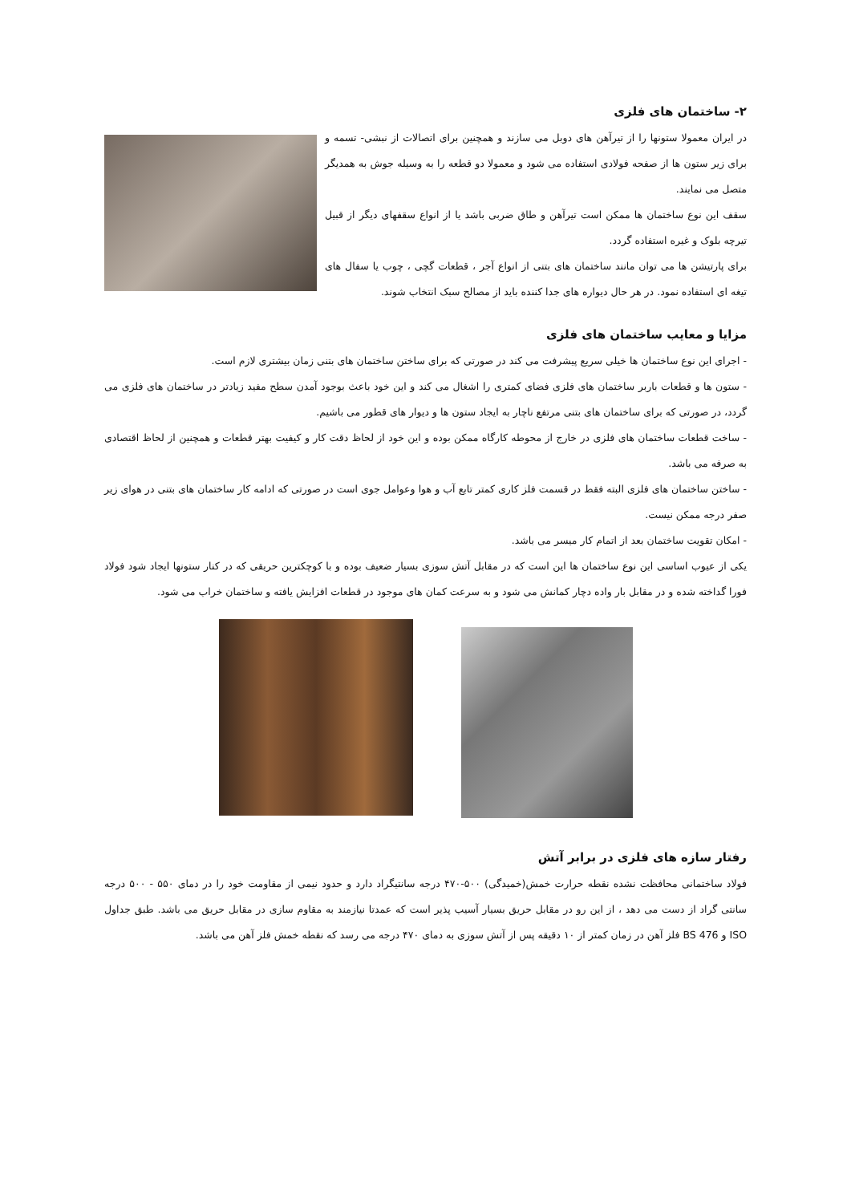۲- ساختمان های فلزی
در ایران معمولا ستونها را از تیرآهن های دوبل می سازند و همچنین برای اتصالات از نبشی- تسمه و برای زیر ستون ها از صفحه فولادی استفاده می شود و معمولا دو قطعه را به وسیله جوش به همدیگر متصل می نمایند.
سقف این نوع ساختمان ها ممکن است تیرآهن و طاق ضربی باشد یا از انواع سقفهای دیگر از قبیل تیرچه بلوک و غیره استفاده گردد.
برای پارتیشن ها می توان مانند ساختمان های بتنی از انواع آجر ، قطعات گچی ، چوب یا سفال های تیغه ای استفاده نمود. در هر حال دیواره های جدا کننده باید از مصالح سبک انتخاب شوند.
مزایا و معایب ساختمان های فلزی
- اجرای این نوع ساختمان ها خیلی سریع پیشرفت می کند در صورتی که برای ساختن ساختمان های بتنی زمان بیشتری لازم است.
- ستون ها و قطعات باربر ساختمان های فلزی فضای کمتری را اشغال می کند و این خود باعث بوجود آمدن سطح مفید زیادتر در ساختمان های فلزی می گردد، در صورتی که برای ساختمان های بتنی مرتفع ناچار به ایجاد ستون ها و دیوار های قطور می باشیم.
- ساخت قطعات ساختمان های فلزی در خارج از محوطه کارگاه ممکن بوده و این خود از لحاظ دقت کار و کیفیت بهتر قطعات و همچنین از لحاظ اقتصادی به صرفه می باشد.
- ساختن ساختمان های فلزی البته فقط در قسمت فلز کاری کمتر تابع آب و هوا وعوامل جوی است در صورتی که ادامه کار ساختمان های بتنی در هوای زیر صفر درجه ممکن نیست.
- امکان تقویت ساختمان بعد از اتمام کار میسر می باشد.
یکی از عیوب اساسی این نوع ساختمان ها این است که در مقابل آتش سوزی بسیار ضعیف بوده و با کوچکترین حریقی که در کنار ستونها ایجاد شود فولاد فورا گداخته شده و در مقابل بار واده دچار کمانش می شود و به سرعت کمان های موجود در قطعات افزایش یافته و ساختمان خراب می شود.
رفتار سازه های فلزی در برابر آتش
فولاد ساختمانی محافظت نشده نقطه حرارت خمش(خمیدگی) ۵۰۰-۴۷۰ درجه سانتیگراد دارد و حدود نیمی از مقاومت خود را در دمای ۵۵۰ - ۵۰۰ درجه سانتی گراد از دست می دهد ، از این رو در مقابل حریق بسیار آسیب پذیر است که عمدتا نیازمند به مقاوم سازی در مقابل حریق می باشد. طبق جداول ISO و BS 476 فلز آهن در زمان کمتر از ۱۰ دقیقه پس از آتش سوزی به دمای ۴۷۰ درجه می رسد که نقطه خمش فلز آهن می باشد.